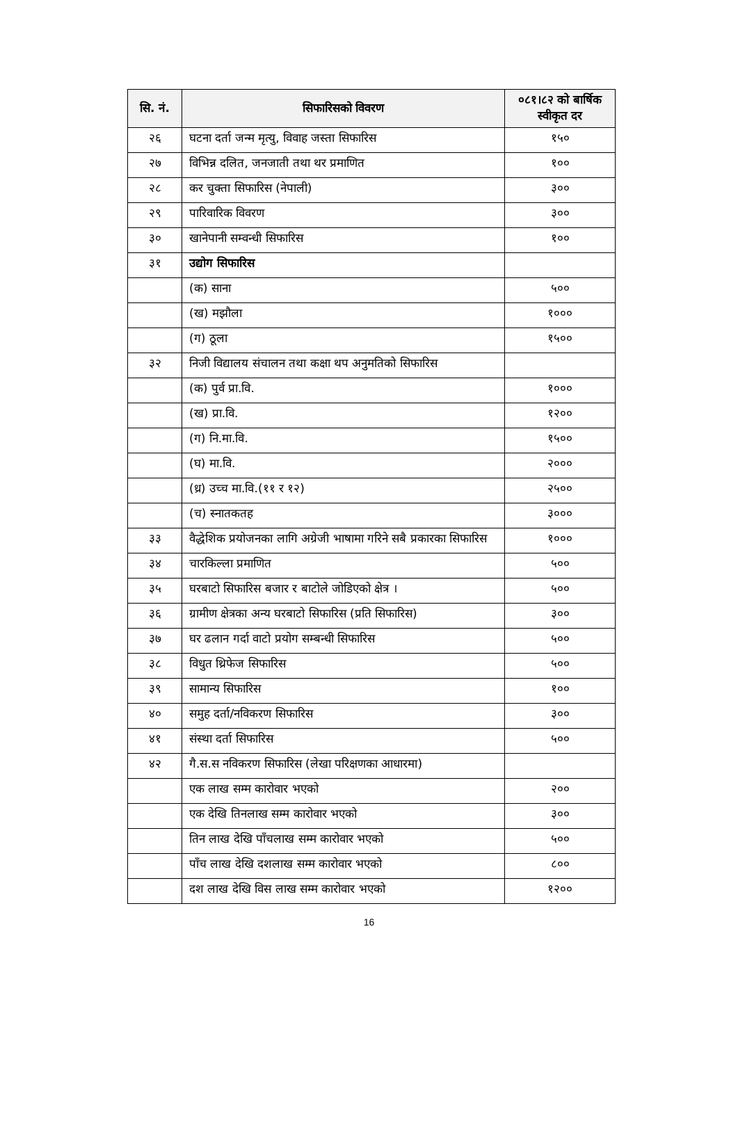| सि. नं. | सिफारिसको विवरण | ०८१।८२ को बार्षिक स्वीकृत दर |
| --- | --- | --- |
| २६ | घटना दर्ता जन्म मृत्यु, विवाह जस्ता सिफारिस | १५० |
| २७ | विभिन्न दलित, जनजाती तथा थर प्रमाणित | १०० |
| २८ | कर चुक्ता सिफारिस (नेपाली) | ३०० |
| २९ | पारिवारिक विवरण | ३०० |
| ३० | खानेपानी सम्वन्धी सिफारिस | १०० |
| ३१ | उद्योग सिफारिस | |
| | (क) साना | ५०० |
| | (ख) मझौला | १००० |
| | (ग) ठूला | १५०० |
| ३२ | निजी विद्यालय संचालन तथा कक्षा थप अनुमतिको सिफारिस | |
| | (क) पुर्व प्रा.वि. | १००० |
| | (ख) प्रा.वि. | १२०० |
| | (ग) नि.मा.वि. | १५०० |
| | (घ) मा.वि. | २००० |
| | (ध्र) उच्च मा.वि.(११ र १२) | २५०० |
| | (च) स्नातकतह | ३००० |
| ३३ | वैद्धेशिक प्रयोजनका लागि अग्रेजी भाषामा गरिने सबै प्रकारका सिफारिस | १००० |
| ३४ | चारकिल्ला प्रमाणित | ५०० |
| ३५ | घरबाटो सिफारिस बजार र बाटोले जोडिएको क्षेत्र । | ५०० |
| ३६ | ग्रामीण क्षेत्रका अन्य घरबाटो सिफारिस (प्रति सिफारिस) | ३०० |
| ३७ | घर ढलान गर्दा वाटो प्रयोग सम्बन्धी सिफारिस | ५०० |
| ३८ | विधुत थ्रिफेज सिफारिस | ५०० |
| ३९ | सामान्य सिफारिस | १०० |
| ४० | समुह दर्ता/नविकरण सिफारिस | ३०० |
| ४१ | संस्था दर्ता सिफारिस | ५०० |
| ४२ | गै.स.स नविकरण सिफारिस (लेखा परिक्षणका आधारमा) | |
| | एक लाख सम्म कारोवार भएको | २०० |
| | एक देखि तिनलाख सम्म कारोवार भएको | ३०० |
| | तिन लाख देखि पाँचलाख सम्म कारोवार भएको | ५०० |
| | पाँच लाख देखि दशलाख सम्म कारोवार भएको | ८०० |
| | दश लाख देखि विस लाख सम्म कारोवार भएको | १२०० |
16